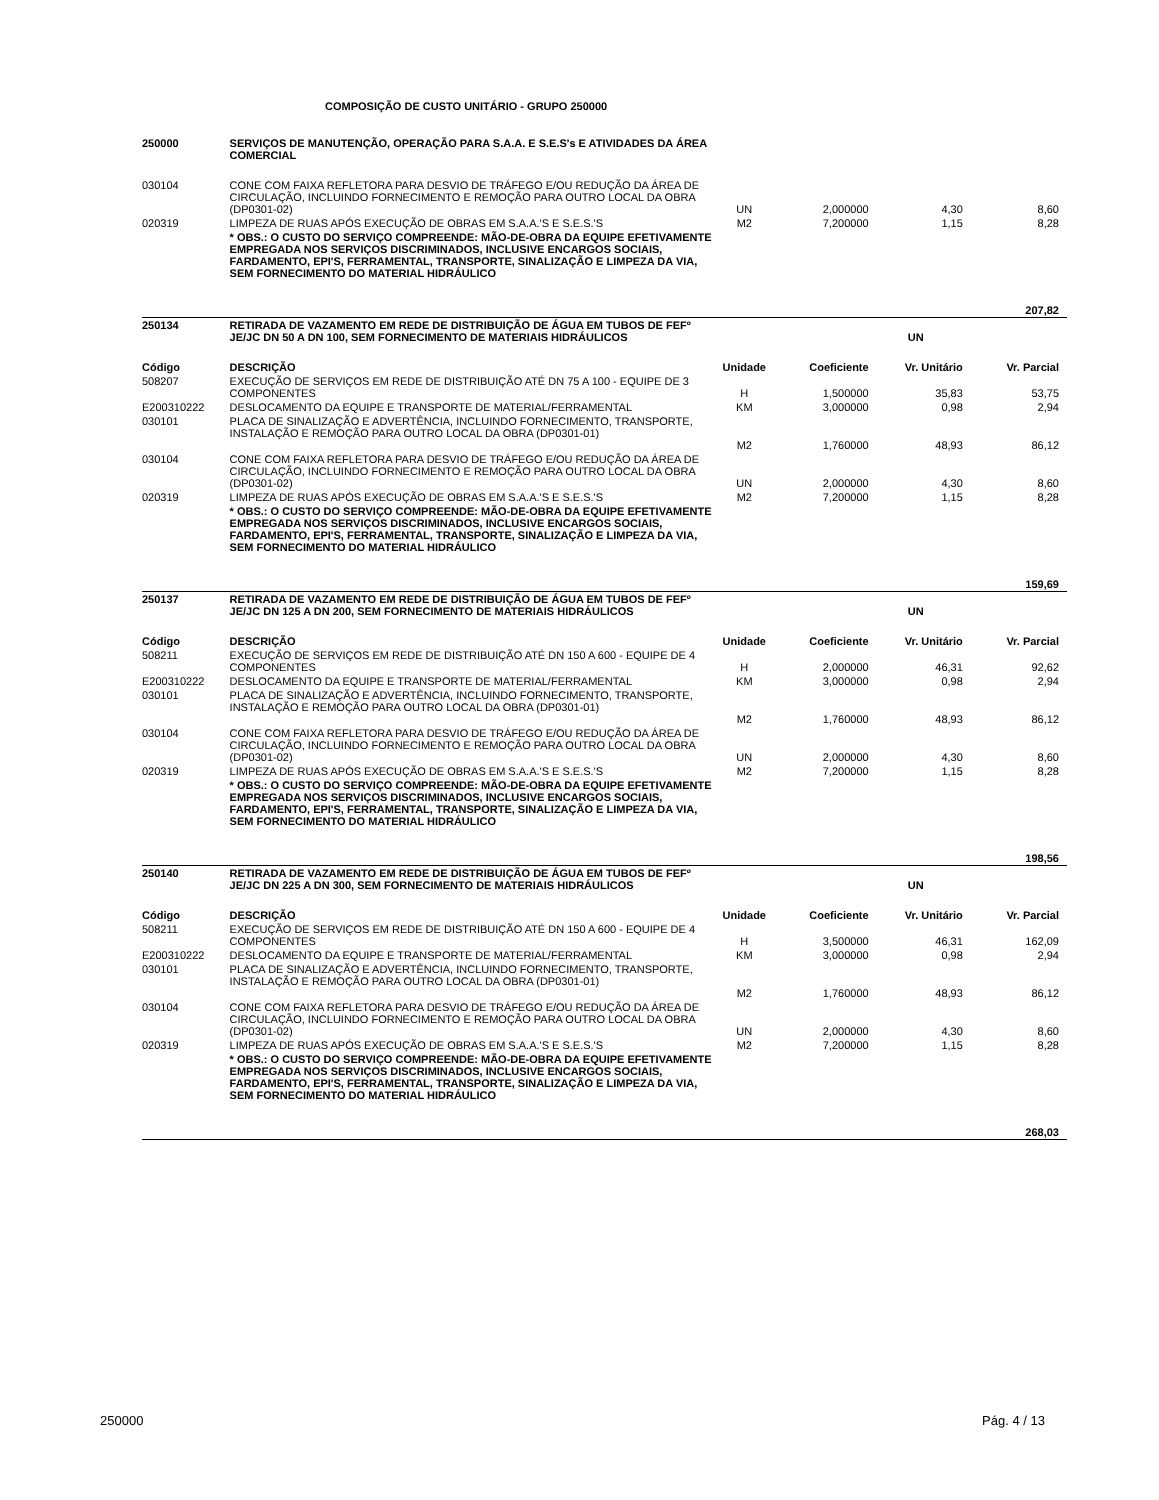COMPOSIÇÃO DE CUSTO UNITÁRIO - GRUPO 250000
| 250000 | SERVIÇOS DE MANUTENÇÃO, OPERAÇÃO PARA S.A.A. E S.E.S's E ATIVIDADES DA ÁREA COMERCIAL | | | | |
| 030104 | CONE COM FAIXA REFLETORA PARA DESVIO DE TRÁFEGO E/OU REDUÇÃO DA ÁREA DE CIRCULAÇÃO, INCLUINDO FORNECIMENTO E REMOÇÃO PARA OUTRO LOCAL DA OBRA (DP0301-02) | UN | 2,000000 | 4,30 | 8,60 |
| 020319 | LIMPEZA DE RUAS APÓS EXECUÇÃO DE OBRAS EM S.A.A.'S E S.E.S.'S | M2 | 7,200000 | 1,15 | 8,28 |
| | * OBS.: O CUSTO DO SERVIÇO COMPREENDE: MÃO-DE-OBRA DA EQUIPE EFETIVAMENTE EMPREGADA NOS SERVIÇOS DISCRIMINADOS, INCLUSIVE ENCARGOS SOCIAIS, FARDAMENTO, EPI'S, FERRAMENTAL, TRANSPORTE, SINALIZAÇÃO E LIMPEZA DA VIA, SEM FORNECIMENTO DO MATERIAL HIDRÁULICO | | | | |
| | | | | | 207,82 |
| 250134 | RETIRADA DE VAZAMENTO EM REDE DE DISTRIBUIÇÃO DE ÁGUA EM TUBOS DE FEFº JE/JC DN 50 A DN 100, SEM FORNECIMENTO DE MATERIAIS HIDRÁULICOS | | | UN | |
| Código | DESCRIÇÃO | Unidade | Coeficiente | Vr. Unitário | Vr. Parcial |
| 508207 | EXECUÇÃO DE SERVIÇOS EM REDE DE DISTRIBUIÇÃO ATÉ DN 75 A 100 - EQUIPE DE 3 COMPONENTES | H | 1,500000 | 35,83 | 53,75 |
| E200310222 | DESLOCAMENTO DA EQUIPE E TRANSPORTE DE MATERIAL/FERRAMENTAL | KM | 3,000000 | 0,98 | 2,94 |
| 030101 | PLACA DE SINALIZAÇÃO E ADVERTÊNCIA, INCLUINDO FORNECIMENTO, TRANSPORTE, INSTALAÇÃO E REMOÇÃO PARA OUTRO LOCAL DA OBRA (DP0301-01) | M2 | 1,760000 | 48,93 | 86,12 |
| 030104 | CONE COM FAIXA REFLETORA PARA DESVIO DE TRÁFEGO E/OU REDUÇÃO DA ÁREA DE CIRCULAÇÃO, INCLUINDO FORNECIMENTO E REMOÇÃO PARA OUTRO LOCAL DA OBRA (DP0301-02) | UN | 2,000000 | 4,30 | 8,60 |
| 020319 | LIMPEZA DE RUAS APÓS EXECUÇÃO DE OBRAS EM S.A.A.'S E S.E.S.'S | M2 | 7,200000 | 1,15 | 8,28 |
| | * OBS.: O CUSTO DO SERVIÇO COMPREENDE: MÃO-DE-OBRA DA EQUIPE EFETIVAMENTE EMPREGADA NOS SERVIÇOS DISCRIMINADOS, INCLUSIVE ENCARGOS SOCIAIS, FARDAMENTO, EPI'S, FERRAMENTAL, TRANSPORTE, SINALIZAÇÃO E LIMPEZA DA VIA, SEM FORNECIMENTO DO MATERIAL HIDRÁULICO | | | | |
| | | | | | 159,69 |
| 250137 | RETIRADA DE VAZAMENTO EM REDE DE DISTRIBUIÇÃO DE ÁGUA EM TUBOS DE FEFº JE/JC DN 125 A DN 200, SEM FORNECIMENTO DE MATERIAIS HIDRÁULICOS | | | UN | |
| Código | DESCRIÇÃO | Unidade | Coeficiente | Vr. Unitário | Vr. Parcial |
| 508211 | EXECUÇÃO DE SERVIÇOS EM REDE DE DISTRIBUIÇÃO ATÉ DN 150 A 600 - EQUIPE DE 4 COMPONENTES | H | 2,000000 | 46,31 | 92,62 |
| E200310222 | DESLOCAMENTO DA EQUIPE E TRANSPORTE DE MATERIAL/FERRAMENTAL | KM | 3,000000 | 0,98 | 2,94 |
| 030101 | PLACA DE SINALIZAÇÃO E ADVERTÊNCIA, INCLUINDO FORNECIMENTO, TRANSPORTE, INSTALAÇÃO E REMOÇÃO PARA OUTRO LOCAL DA OBRA (DP0301-01) | M2 | 1,760000 | 48,93 | 86,12 |
| 030104 | CONE COM FAIXA REFLETORA PARA DESVIO DE TRÁFEGO E/OU REDUÇÃO DA ÁREA DE CIRCULAÇÃO, INCLUINDO FORNECIMENTO E REMOÇÃO PARA OUTRO LOCAL DA OBRA (DP0301-02) | UN | 2,000000 | 4,30 | 8,60 |
| 020319 | LIMPEZA DE RUAS APÓS EXECUÇÃO DE OBRAS EM S.A.A.'S E S.E.S.'S | M2 | 7,200000 | 1,15 | 8,28 |
| | * OBS.: O CUSTO DO SERVIÇO COMPREENDE: MÃO-DE-OBRA DA EQUIPE EFETIVAMENTE EMPREGADA NOS SERVIÇOS DISCRIMINADOS, INCLUSIVE ENCARGOS SOCIAIS, FARDAMENTO, EPI'S, FERRAMENTAL, TRANSPORTE, SINALIZAÇÃO E LIMPEZA DA VIA, SEM FORNECIMENTO DO MATERIAL HIDRÁULICO | | | | |
| | | | | | 198,56 |
| 250140 | RETIRADA DE VAZAMENTO EM REDE DE DISTRIBUIÇÃO DE ÁGUA EM TUBOS DE FEFº JE/JC DN 225 A DN 300, SEM FORNECIMENTO DE MATERIAIS HIDRÁULICOS | | | UN | |
| Código | DESCRIÇÃO | Unidade | Coeficiente | Vr. Unitário | Vr. Parcial |
| 508211 | EXECUÇÃO DE SERVIÇOS EM REDE DE DISTRIBUIÇÃO ATÉ DN 150 A 600 - EQUIPE DE 4 COMPONENTES | H | 3,500000 | 46,31 | 162,09 |
| E200310222 | DESLOCAMENTO DA EQUIPE E TRANSPORTE DE MATERIAL/FERRAMENTAL | KM | 3,000000 | 0,98 | 2,94 |
| 030101 | PLACA DE SINALIZAÇÃO E ADVERTÊNCIA, INCLUINDO FORNECIMENTO, TRANSPORTE, INSTALAÇÃO E REMOÇÃO PARA OUTRO LOCAL DA OBRA (DP0301-01) | M2 | 1,760000 | 48,93 | 86,12 |
| 030104 | CONE COM FAIXA REFLETORA PARA DESVIO DE TRÁFEGO E/OU REDUÇÃO DA ÁREA DE CIRCULAÇÃO, INCLUINDO FORNECIMENTO E REMOÇÃO PARA OUTRO LOCAL DA OBRA (DP0301-02) | UN | 2,000000 | 4,30 | 8,60 |
| 020319 | LIMPEZA DE RUAS APÓS EXECUÇÃO DE OBRAS EM S.A.A.'S E S.E.S.'S | M2 | 7,200000 | 1,15 | 8,28 |
| | * OBS.: O CUSTO DO SERVIÇO COMPREENDE: MÃO-DE-OBRA DA EQUIPE EFETIVAMENTE EMPREGADA NOS SERVIÇOS DISCRIMINADOS, INCLUSIVE ENCARGOS SOCIAIS, FARDAMENTO, EPI'S, FERRAMENTAL, TRANSPORTE, SINALIZAÇÃO E LIMPEZA DA VIA, SEM FORNECIMENTO DO MATERIAL HIDRÁULICO | | | | |
| | | | | | 268,03 |
250000 Pág. 4 / 13